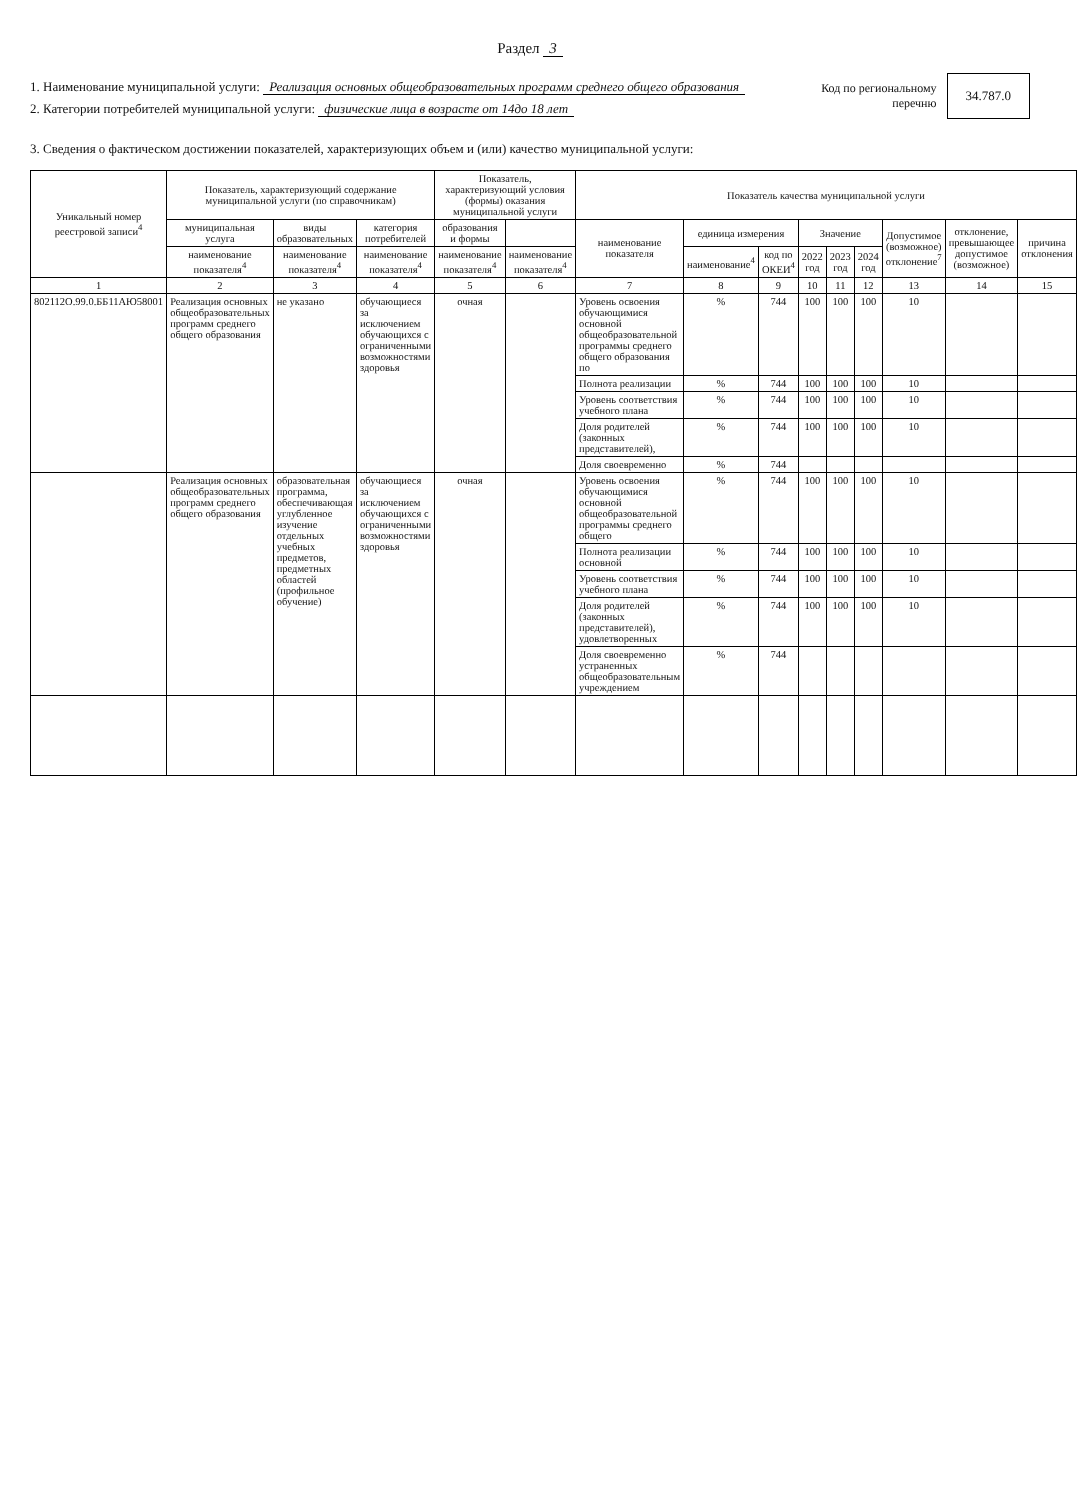Раздел 3
1. Наименование муниципальной услуги: Реализация основных общеобразовательных программ среднего общего образования
2. Категории потребителей муниципальной услуги: физические лица в возрасте от 14до 18 лет
Код по региональному
перечню 34.787.0
3. Сведения о фактическом достижении показателей, характеризующих объем и (или) качество муниципальной услуги:
| Уникальный номер реестровой записи<sup>4</sup> | Показатель, характеризующий содержание муниципальной услуги (по справочникам) | | | Показатель, характеризующий условия (формы) оказания муниципальной услуги | | Показатель качества муниципальной услуги | | | | | | | | |
| --- | --- | --- | --- | --- | --- | --- | --- | --- | --- | --- | --- | --- | --- | --- |
| | муниципальная услуга | виды образовательных | категория потребителей | образования и формы | | наименование показателя | единица измерения | | Значение | | | Допустимое (возможное) отклонение<sup>7</sup> | отклонение, превышающее допустимое (возможное) | причина отклонения |
| | наименование показателя<sup>4</sup> | наименование показателя<sup>4</sup> | наименование показателя<sup>4</sup> | наименование показателя<sup>4</sup> | наименование показателя<sup>4</sup> | | наименование<sup>4</sup> | код по ОКЕИ<sup>4</sup> | 2022 год | 2023 год | 2024 год | | | |
| 1 | 2 | 3 | 4 | 5 | 6 | 7 | 8 | 9 | 10 | 11 | 12 | 13 | 14 | 15 |
| 802112О.99.0.ББ11АЮ58001 | Реализация основных общеобразовательных программ среднего общего образования | не указано | обучающиеся за исключением обучающихся с ограниченными возможностями здоровья | очная | | Уровень освоения обучающимися основной общеобразовательной программы среднего общего образования по | % | 744 | 100 | 100 | 100 | 10 | | |
| | | | | | | Полнота реализации | % | 744 | 100 | 100 | 100 | 10 | | |
| | | | | | | Уровень соответствия учебного плана | % | 744 | 100 | 100 | 100 | 10 | | |
| | | | | | | Доля родителей (законных представителей), | % | 744 | 100 | 100 | 100 | 10 | | |
| | | | | | | Доля своевременно | % | 744 | | | | | | |
| | Реализация основных общеобразовательных программ среднего общего образования | образовательная программа, обеспечивающая углубленное изучение отдельных учебных предметов, предметных областей (профильное обучение) | обучающиеся за исключением обучающихся с ограниченными возможностями здоровья | очная | | Уровень освоения обучающимися основной общеобразовательной программы среднего общего | % | 744 | 100 | 100 | 100 | 10 | | |
| | | | | | | Полнота реализации основной | % | 744 | 100 | 100 | 100 | 10 | | |
| | | | | | | Уровень соответствия учебного плана | % | 744 | 100 | 100 | 100 | 10 | | |
| | | | | | | Доля родителей (законных представителей), удовлетворенных | % | 744 | 100 | 100 | 100 | 10 | | |
| | | | | | | Доля своевременно устраненных общеобразовательным учреждением | % | 744 | | | | | | |